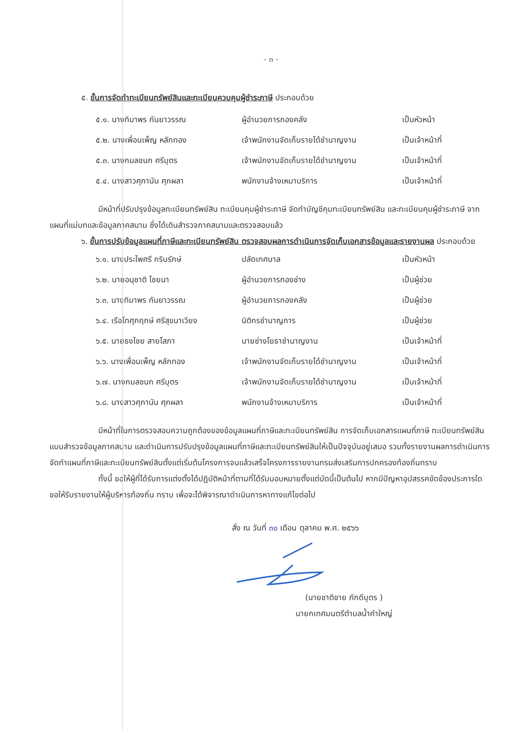- ๓ -
๕. ขั้นการจัดทำทะเบียนทรัพย์สินและทะเบียนควบคุมผู้ชำระภาษี ประกอบด้วย
| ๕.๑. นางทิมาพร กันยาวรรณ | ผู้อำนวยการกองคลัง | เป็นหัวหน้า |
| ๕.๒. นางเพื่อนเพ็ญ หลักทอง | เจ้าพนักงานจัดเก็บรายได้ชำนาญงาน | เป็นเจ้าหน้าที่ |
| ๕.๓. นางกมลชนก ศรีบุตร | เจ้าพนักงานจัดเก็บรายได้ชำนาญงาน | เป็นเจ้าหน้าที่ |
| ๕.๔. นางสาวศุภานัน ศุภผลา | พนักงานจ้างเหมาบริการ | เป็นเจ้าหน้าที่ |
มีหน้าที่ปรับปรุงข้อมูลทะเบียนทรัพย์สิน ทะเบียนคุมผู้ชำระภาษี จัดทำบัญชีคุมทะเบียนทรัพย์สิน และทะเบียนคุมผู้ชำระภาษี จากแผนที่แม่บทและข้อมูลภาคสนาม ซึ่งได้เดินสำรวจภาคสนามและตรวจสอบแล้ว
๖. ขั้นการปรับข้อมูลแผนที่ภาษีและทะเบียนทรัพย์สิน ตรวจสอบผลการดำเนินการจัดเก็บเอกสารข้อมูลและรายงานผล ประกอบด้วย
| ๖.๑. นางประไพศรี กรินรักษ์ | ปลัดเทศบาล | เป็นหัวหน้า |
| ๖.๒. นายอนุชาติ ไชยนา | ผู้อำนวยการกองช่าง | เป็นผู้ช่วย |
| ๖.๓. นางทิมาพร กันยาวรรณ | ผู้อำนวยการกองคลัง | เป็นผู้ช่วย |
| ๖.๔. เรือโทศุภฤกษ์ ศรีสุขนาเวียง | นิติกรชำนาญการ | เป็นผู้ช่วย |
| ๖.๕. นายธงไชย สายโสภา | นายช่างโยธาชำนาญงาน | เป็นเจ้าหน้าที่ |
| ๖.๖. นางเพื่อนเพ็ญ หลักทอง | เจ้าพนักงานจัดเก็บรายได้ชำนาญงาน | เป็นเจ้าหน้าที่ |
| ๖.๗. นางกมลชนก ศรีบุตร | เจ้าพนักงานจัดเก็บรายได้ชำนาญงาน | เป็นเจ้าหน้าที่ |
| ๖.๘. นางสาวศุภานัน ศุภผลา | พนักงานจ้างเหมาบริการ | เป็นเจ้าหน้าที่ |
มีหน้าที่ในการตรวจสอบความถูกต้องของข้อมูลแผนที่ภาษีและทะเบียนทรัพย์สิน การจัดเก็บเอกสารแผนที่ภาษี ทะเบียนทรัพย์สิน แบบสำรวจข้อมูลภาคสนาม และดำเนินการปรับปรุงข้อมูลแผนที่ภาษีและทะเบียนทรัพย์สินให้เป็นปัจจุบันอยู่เสมอ รวมทั้งรายงานผลการดำเนินการจัดทำแผนที่ภาษีและทะเบียนทรัพย์สินตั้งแต่เริ่มต้นโครงการจนแล้วเสร็จโครงการรายงานกรมส่งเสริมการปกครองท้องถิ่นทราบ
ทั้งนี้ ขอให้ผู้ที่ได้รับการแต่งตั้งได้ปฏิบัติหน้าที่ตามที่ได้รับมอบหมายตั้งแต่บัดนี้เป็นต้นไป หากมีปัญหาอุปสรรคขัดข้องประการใด ขอให้รีบรายงานให้ผู้บริหารท้องถิ่น ทราบ เพื่อจะได้พิจารณาดำเนินการหาทางแก้ไขต่อไป
สั่ง ณ วันที่ ๓๐ เดือน ตุลาคม พ.ศ. ๒๕๖๖
(นายชาติชาย ภักดีบุตร )
นายกเทศมนตรีตำบลน้ำคำใหญ่